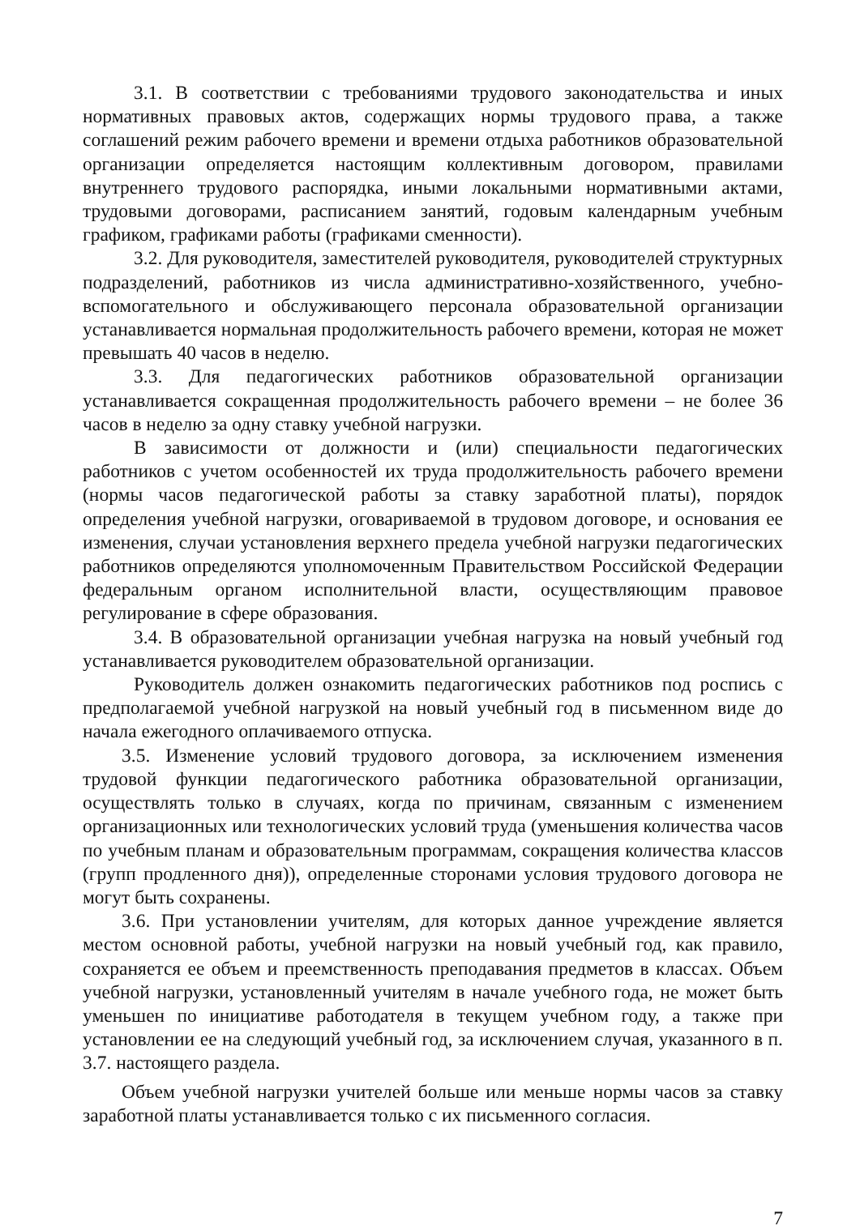3.1. В соответствии с требованиями трудового законодательства и иных нормативных правовых актов, содержащих нормы трудового права, а также соглашений режим рабочего времени и времени отдыха работников образовательной организации определяется настоящим коллективным договором, правилами внутреннего трудового распорядка, иными локальными нормативными актами, трудовыми договорами, расписанием занятий, годовым календарным учебным графиком, графиками работы (графиками сменности).
3.2. Для руководителя, заместителей руководителя, руководителей структурных подразделений, работников из числа административно-хозяйственного, учебно-вспомогательного и обслуживающего персонала образовательной организации устанавливается нормальная продолжительность рабочего времени, которая не может превышать 40 часов в неделю.
3.3. Для педагогических работников образовательной организации устанавливается сокращенная продолжительность рабочего времени – не более 36 часов в неделю за одну ставку учебной нагрузки.
В зависимости от должности и (или) специальности педагогических работников с учетом особенностей их труда продолжительность рабочего времени (нормы часов педагогической работы за ставку заработной платы), порядок определения учебной нагрузки, оговариваемой в трудовом договоре, и основания ее изменения, случаи установления верхнего предела учебной нагрузки педагогических работников определяются уполномоченным Правительством Российской Федерации федеральным органом исполнительной власти, осуществляющим правовое регулирование в сфере образования.
3.4. В образовательной организации учебная нагрузка на новый учебный год устанавливается руководителем образовательной организации.
Руководитель должен ознакомить педагогических работников под роспись с предполагаемой учебной нагрузкой на новый учебный год в письменном виде до начала ежегодного оплачиваемого отпуска.
3.5. Изменение условий трудового договора, за исключением изменения трудовой функции педагогического работника образовательной организации, осуществлять только в случаях, когда по причинам, связанным с изменением организационных или технологических условий труда (уменьшения количества часов по учебным планам и образовательным программам, сокращения количества классов (групп продленного дня)), определенные сторонами условия трудового договора не могут быть сохранены.
3.6. При установлении учителям, для которых данное учреждение является местом основной работы, учебной нагрузки на новый учебный год, как правило, сохраняется ее объем и преемственность преподавания предметов в классах. Объем учебной нагрузки, установленный учителям в начале учебного года, не может быть уменьшен по инициативе работодателя в текущем учебном году, а также при установлении ее на следующий учебный год, за исключением случая, указанного в п. 3.7. настоящего раздела.
Объем учебной нагрузки учителей больше или меньше нормы часов за ставку заработной платы устанавливается только с их письменного согласия.
7